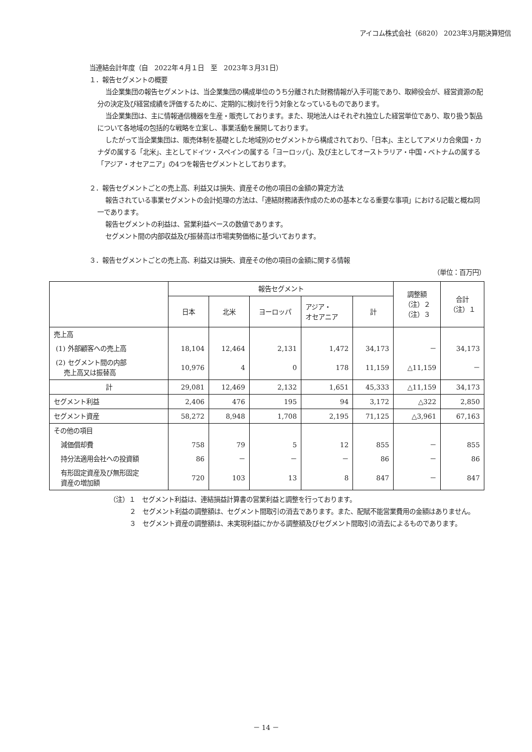アイコム株式会社（6820） 2023年3月期決算短信
当連結会計年度（自　2022年４月１日　至　2023年３月31日）
１．報告セグメントの概要
当企業集団の報告セグメントは、当企業集団の構成単位のうち分離された財務情報が入手可能であり、取締役会が、経営資源の配分の決定及び経営成績を評価するために、定期的に検討を行う対象となっているものであります。
当企業集団は、主に情報通信機器を生産・販売しております。また、現地法人はそれぞれ独立した経営単位であり、取り扱う製品について各地域の包括的な戦略を立案し、事業活動を展開しております。
したがって当企業集団は、販売体制を基礎とした地域別のセグメントから構成されており、「日本」、主としてアメリカ合衆国・カナダの属する「北米」、主としてドイツ・スペインの属する「ヨーロッパ」、及び主としてオーストラリア・中国・ベトナムの属する「アジア・オセアニア」の4つを報告セグメントとしております。
２．報告セグメントごとの売上高、利益又は損失、資産その他の項目の金額の算定方法
報告されている事業セグメントの会計処理の方法は、「連結財務諸表作成のための基本となる重要な事項」における記載と概ね同一であります。
報告セグメントの利益は、営業利益ベースの数値であります。
セグメント間の内部収益及び振替高は市場実勢価格に基づいております。
３．報告セグメントごとの売上高、利益又は損失、資産その他の項目の金額に関する情報
（単位：百万円）
| | 報告セグメント | | | | | 調整額 （注）２ （注）３ | 合計 （注）１ |
| | 日本 | 北米 | ヨーロッパ | アジア・ オセアニア | 計 | | |
| 売上高 | | | | | | | |
| (1) 外部顧客への売上高 | 18,104 | 12,464 | 2,131 | 1,472 | 34,173 | － | 34,173 |
| (2) セグメント間の内部 売上高又は振替高 | 10,976 | 4 | 0 | 178 | 11,159 | △11,159 | － |
| 計 | 29,081 | 12,469 | 2,132 | 1,651 | 45,333 | △11,159 | 34,173 |
| セグメント利益 | 2,406 | 476 | 195 | 94 | 3,172 | △322 | 2,850 |
| セグメント資産 | 58,272 | 8,948 | 1,708 | 2,195 | 71,125 | △3,961 | 67,163 |
| その他の項目 | | | | | | | |
| 減価償却費 | 758 | 79 | 5 | 12 | 855 | － | 855 |
| 持分法適用会社への投資額 | 86 | － | － | － | 86 | － | 86 |
| 有形固定資産及び無形固定 資産の増加額 | 720 | 103 | 13 | 8 | 847 | － | 847 |
（注）１　セグメント利益は、連結損益計算書の営業利益と調整を行っております。
２　セグメント利益の調整額は、セグメント間取引の消去であります。また、配賦不能営業費用の金額はありません。
３　セグメント資産の調整額は、未実現利益にかかる調整額及びセグメント間取引の消去によるものであります。
－ 14 －